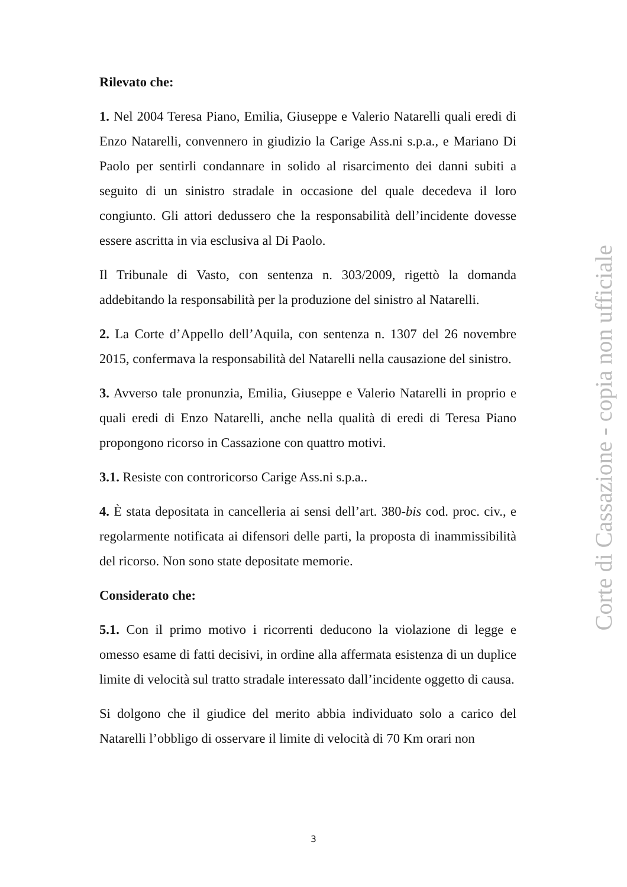Rilevato che:
1. Nel 2004 Teresa Piano, Emilia, Giuseppe e Valerio Natarelli quali eredi di Enzo Natarelli, convennero in giudizio la Carige Ass.ni s.p.a., e Mariano Di Paolo per sentirli condannare in solido al risarcimento dei danni subiti a seguito di un sinistro stradale in occasione del quale decedeva il loro congiunto. Gli attori dedussero che la responsabilità dell’incidente dovesse essere ascritta in via esclusiva al Di Paolo.
Il Tribunale di Vasto, con sentenza n. 303/2009, rigettò la domanda addebitando la responsabilità per la produzione del sinistro al Natarelli.
2. La Corte d’Appello dell’Aquila, con sentenza n. 1307 del 26 novembre 2015, confermava la responsabilità del Natarelli nella causazione del sinistro.
3. Avverso tale pronunzia, Emilia, Giuseppe e Valerio Natarelli in proprio e quali eredi di Enzo Natarelli, anche nella qualità di eredi di Teresa Piano propongono ricorso in Cassazione con quattro motivi.
3.1. Resiste con controricorso Carige Ass.ni s.p.a..
4. È stata depositata in cancelleria ai sensi dell’art. 380-bis cod. proc. civ., e regolarmente notificata ai difensori delle parti, la proposta di inammissibilità del ricorso. Non sono state depositate memorie.
Considerato che:
5.1. Con il primo motivo i ricorrenti deducono la violazione di legge e omesso esame di fatti decisivi, in ordine alla affermata esistenza di un duplice limite di velocità sul tratto stradale interessato dall’incidente oggetto di causa.
Si dolgono che il giudice del merito abbia individuato solo a carico del Natarelli l’obbligo di osservare il limite di velocità di 70 Km orari non
Corte di Cassazione - copia non ufficiale
3